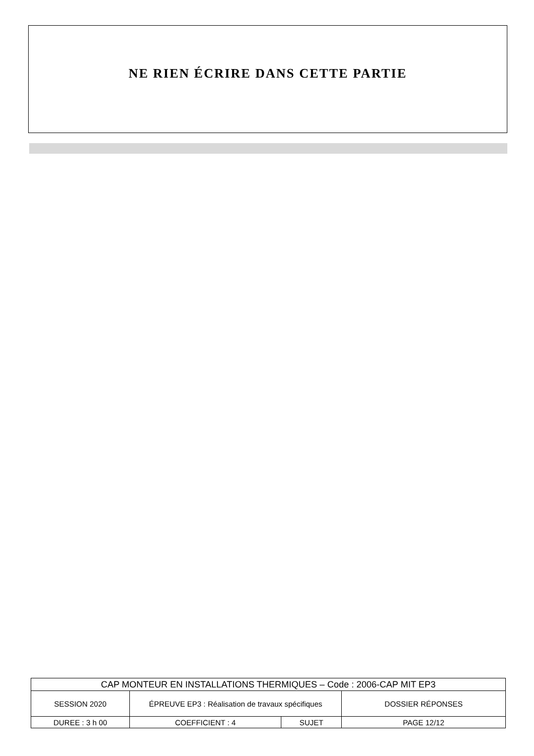NE RIEN ÉCRIRE DANS CETTE PARTIE
| CAP MONTEUR EN INSTALLATIONS THERMIQUES – Code : 2006-CAP MIT EP3 | | | |
| SESSION 2020 | ÉPREUVE EP3 : Réalisation de travaux spécifiques | | DOSSIER RÉPONSES |
| DUREE : 3 h 00 | COEFFICIENT : 4 | SUJET | PAGE 12/12 |